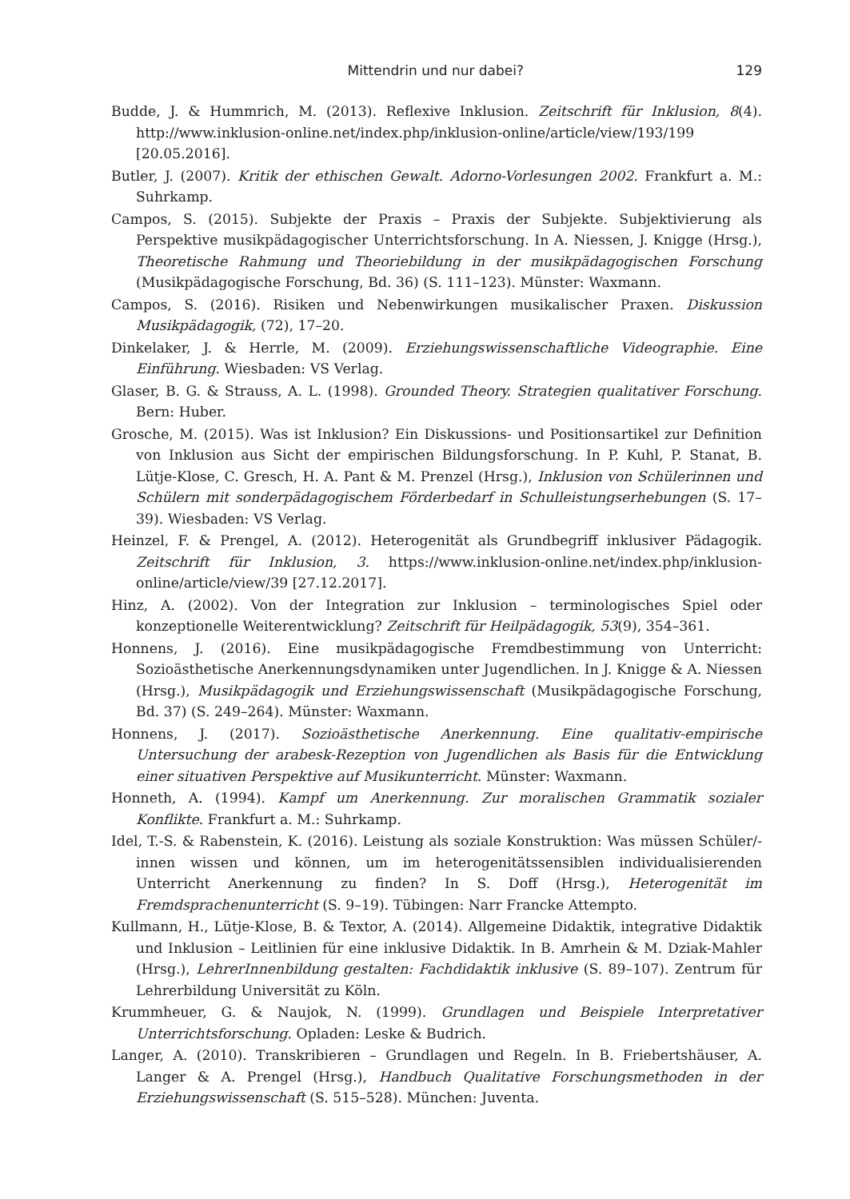Mittendrin und nur dabei? 129
Budde, J. & Hummrich, M. (2013). Reflexive Inklusion. Zeitschrift für Inklusion, 8(4). http://www.inklusion-online.net/index.php/inklusion-online/article/view/193/199 [20.05.2016].
Butler, J. (2007). Kritik der ethischen Gewalt. Adorno-Vorlesungen 2002. Frankfurt a. M.: Suhrkamp.
Campos, S. (2015). Subjekte der Praxis – Praxis der Subjekte. Subjektivierung als Perspektive musikpädagogischer Unterrichtsforschung. In A. Niessen, J. Knigge (Hrsg.), Theoretische Rahmung und Theoriebildung in der musikpädagogischen Forschung (Musikpädagogische Forschung, Bd. 36) (S. 111–123). Münster: Waxmann.
Campos, S. (2016). Risiken und Nebenwirkungen musikalischer Praxen. Diskussion Musikpädagogik, (72), 17–20.
Dinkelaker, J. & Herrle, M. (2009). Erziehungswissenschaftliche Videographie. Eine Einführung. Wiesbaden: VS Verlag.
Glaser, B. G. & Strauss, A. L. (1998). Grounded Theory. Strategien qualitativer Forschung. Bern: Huber.
Grosche, M. (2015). Was ist Inklusion? Ein Diskussions- und Positionsartikel zur Definition von Inklusion aus Sicht der empirischen Bildungsforschung. In P. Kuhl, P. Stanat, B. Lütje-Klose, C. Gresch, H. A. Pant & M. Prenzel (Hrsg.), Inklusion von Schülerinnen und Schülern mit sonderpädagogischem Förderbedarf in Schulleistungserhebungen (S. 17–39). Wiesbaden: VS Verlag.
Heinzel, F. & Prengel, A. (2012). Heterogenität als Grundbegriff inklusiver Pädagogik. Zeitschrift für Inklusion, 3. https://www.inklusion-online.net/index.php/inklusion-online/article/view/39 [27.12.2017].
Hinz, A. (2002). Von der Integration zur Inklusion – terminologisches Spiel oder konzeptionelle Weiterentwicklung? Zeitschrift für Heilpädagogik, 53(9), 354–361.
Honnens, J. (2016). Eine musikpädagogische Fremdbestimmung von Unterricht: Sozioästhetische Anerkennungsdynamiken unter Jugendlichen. In J. Knigge & A. Niessen (Hrsg.), Musikpädagogik und Erziehungswissenschaft (Musikpädagogische Forschung, Bd. 37) (S. 249–264). Münster: Waxmann.
Honnens, J. (2017). Sozioästhetische Anerkennung. Eine qualitativ-empirische Untersuchung der arabesk-Rezeption von Jugendlichen als Basis für die Entwicklung einer situativen Perspektive auf Musikunterricht. Münster: Waxmann.
Honneth, A. (1994). Kampf um Anerkennung. Zur moralischen Grammatik sozialer Konflikte. Frankfurt a. M.: Suhrkamp.
Idel, T.-S. & Rabenstein, K. (2016). Leistung als soziale Konstruktion: Was müssen Schüler/-innen wissen und können, um im heterogenitätssensiblen individualisierenden Unterricht Anerkennung zu finden? In S. Doff (Hrsg.), Heterogenität im Fremdsprachenunterricht (S. 9–19). Tübingen: Narr Francke Attempto.
Kullmann, H., Lütje-Klose, B. & Textor, A. (2014). Allgemeine Didaktik, integrative Didaktik und Inklusion – Leitlinien für eine inklusive Didaktik. In B. Amrhein & M. Dziak-Mahler (Hrsg.), LehrerInnenbildung gestalten: Fachdidaktik inklusive (S. 89–107). Zentrum für Lehrerbildung Universität zu Köln.
Krummheuer, G. & Naujok, N. (1999). Grundlagen und Beispiele Interpretativer Unterrichtsforschung. Opladen: Leske & Budrich.
Langer, A. (2010). Transkribieren – Grundlagen und Regeln. In B. Friebertshäuser, A. Langer & A. Prengel (Hrsg.), Handbuch Qualitative Forschungsmethoden in der Erziehungswissenschaft (S. 515–528). München: Juventa.